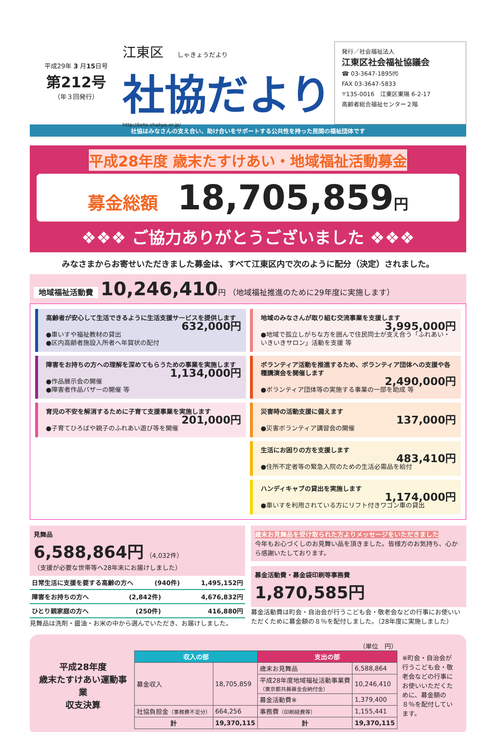平成29年 3 月15日号
第212号
（年３回発行）
江東区　しゃきょうだより
社協だより
http://koto-shakyo.or.jp/
発行／社会福祉法人
江東区社会福祉協議会
☎ 03-3647-1895㈹
FAX 03-3647-5833
〒135-0016　江東区東陽 6-2-17
高齢者総合福祉センター２階
社協はみなさんの支え合い、助け合いをサポートする公共性を持った民間の福祉団体です
平成28年度 歳末たすけあい・地域福祉活動募金
募金総額 18,705,859円
❖❖❖ ご協力ありがとうございました ❖❖❖
みなさまからお寄せいただきました募金は、すべて江東区内で次のように配分（決定）されました。
地域福祉活動費 10,246,410円 （地域福祉推進のために29年度に実施します）
高齢者が安心して生活できるように生活支援サービスを提供します
632,000円
●車いすや福祉教材の貸出
●区内高齢者施設入所者へ年賀状の配付
障害をお持ちの方への理解を深めてもらうための事業を実施します
1,134,000円
●作品展示会の開催
●障害者作品バザーの開催 等
育児の不安を解消するために子育て支援事業を実施します
201,000円
●子育てひろばや親子のふれあい遊び等を開催
地域のみなさんが取り組む交流事業を支援します
3,995,000円
●地域で孤立しがちな方を囲んで住民同士が支え合う「ふれあい・いきいきサロン」活動を支援 等
ボランティア活動を推進するため、ボランティア団体への支援や各種講演会を開催します
2,490,000円
●ボランティア団体等の実施する事業の一部を助成 等
災害時の活動支援に備えます
137,000円
●災害ボランティア講習会の開催
生活にお困りの方を支援します
483,410円
●住所不定者等の緊急入院のための生活必需品を給付
ハンディキャブの貸出を実施します
1,174,000円
●車いすを利用されている方にリフト付きワゴン車の貸出
見舞品
6,588,864円 （4,032件）
（支援が必要な世帯等へ28年末にお届けしました）
日常生活に支援を要する高齢の方へ (940件) 1,495,152円
障害をお持ちの方へ (2,842件) 4,676,832円
ひとり親家庭の方へ (250件) 416,880円
見舞品は洗剤・醤油・お米の中から選んでいただき、お届けしました。
歳末お見舞品を受け取られた方よりメッセージをいただきました
今年もお心づくしのお見舞い品を頂きました。皆様方のお気持ち、心から感謝いたしております。
募金活動費・募金袋印刷等事務費
1,870,585円
募金活動費は町会・自治会が行うこども会・敬老会などの行事にお使いいただくために募金額の８％を配付しました。（28年度に実施しました）
平成28年度
歳末たすけあい運動事業
収支決算
（単位　円）
| 収入の部 | | 支出の部 | |
| --- | --- | --- | --- |
| 募金収入 | 18,705,859 | 歳末お見舞品 | 6,588,864 |
| | | 平成28年度地域福祉活動事業費 （東京都共募募金会納付金） | 10,246,410 |
| | | 募金活動費※ | 1,379,400 |
| 社協負担金 （事務費不足分） | 664,256 | 事務費 （印刷経費等） | 1,155,441 |
| 計 | 19,370,115 | 計 | 19,370,115 |
※町会・自治会が行うこども会・敬老会などの行事にお使いいただくために、募金額の８％を配付しています。